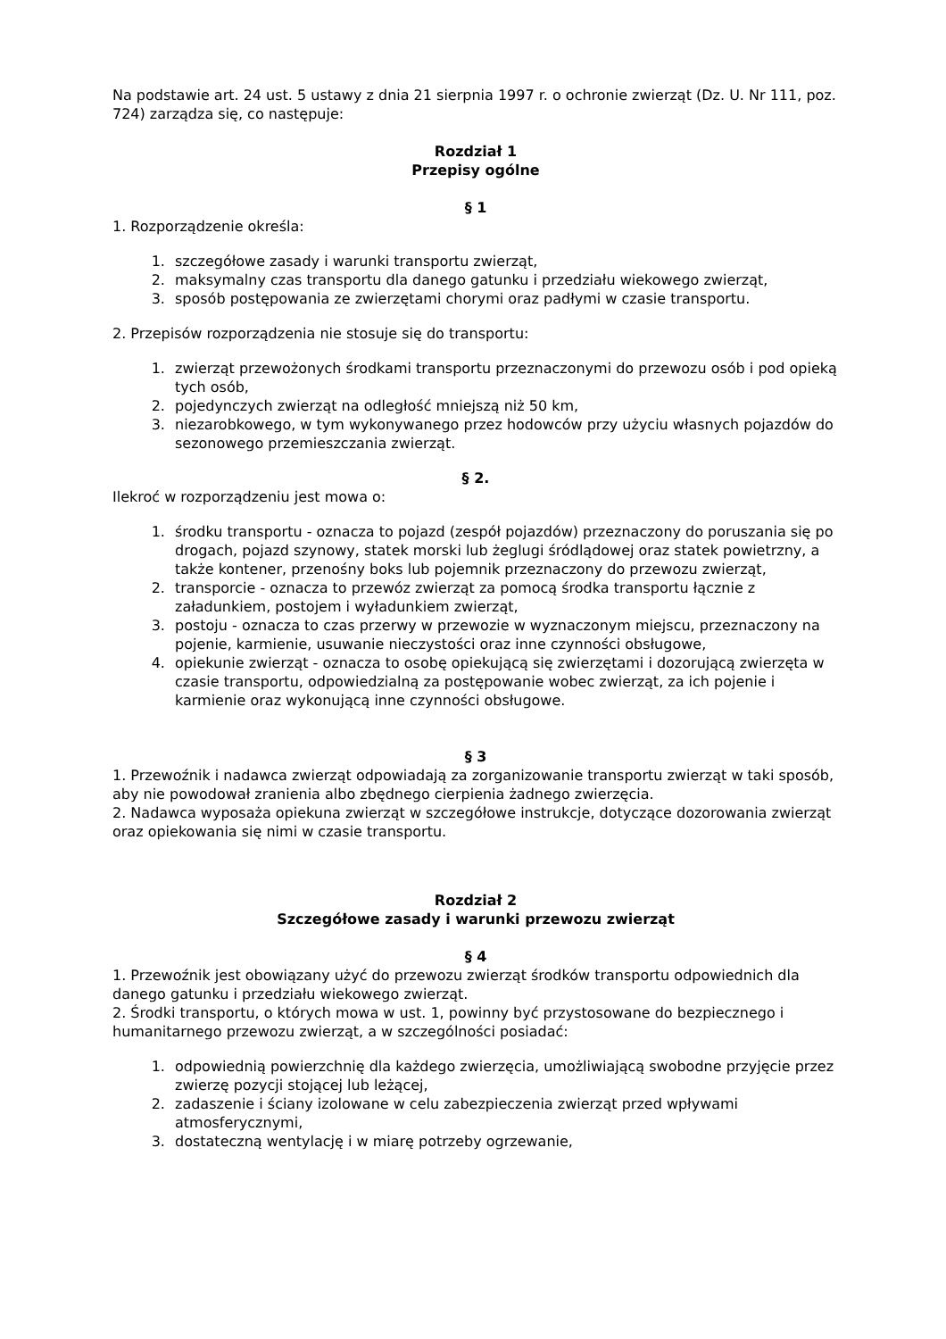Na podstawie art. 24 ust. 5 ustawy z dnia 21 sierpnia 1997 r. o ochronie zwierząt (Dz. U. Nr 111, poz. 724) zarządza się, co następuje:
Rozdział 1
Przepisy ogólne
§ 1
1. Rozporządzenie określa:
1. szczegółowe zasady i warunki transportu zwierząt,
2. maksymalny czas transportu dla danego gatunku i przedziału wiekowego zwierząt,
3. sposób postępowania ze zwierzętami chorymi oraz padłymi w czasie transportu.
2. Przepisów rozporządzenia nie stosuje się do transportu:
1. zwierząt przewożonych środkami transportu przeznaczonymi do przewozu osób i pod opieką tych osób,
2. pojedynczych zwierząt na odległość mniejszą niż 50 km,
3. niezarobkowego, w tym wykonywanego przez hodowców przy użyciu własnych pojazdów do sezonowego przemieszczania zwierząt.
§ 2.
Ilekroć w rozporządzeniu jest mowa o:
1. środku transportu - oznacza to pojazd (zespół pojazdów) przeznaczony do poruszania się po drogach, pojazd szynowy, statek morski lub żeglugi śródlądowej oraz statek powietrzny, a także kontener, przenośny boks lub pojemnik przeznaczony do przewozu zwierząt,
2. transporcie - oznacza to przewóz zwierząt za pomocą środka transportu łącznie z załadunkiem, postojem i wyładunkiem zwierząt,
3. postoju - oznacza to czas przerwy w przewozie w wyznaczonym miejscu, przeznaczony na pojenie, karmienie, usuwanie nieczystości oraz inne czynności obsługowe,
4. opiekunie zwierząt - oznacza to osobę opiekującą się zwierzętami i dozorującą zwierzęta w czasie transportu, odpowiedzialną za postępowanie wobec zwierząt, za ich pojenie i karmienie oraz wykonującą inne czynności obsługowe.
§ 3
1. Przewoźnik i nadawca zwierząt odpowiadają za zorganizowanie transportu zwierząt w taki sposób, aby nie powodował zranienia albo zbędnego cierpienia żadnego zwierzęcia.
2. Nadawca wyposaża opiekuna zwierząt w szczegółowe instrukcje, dotyczące dozorowania zwierząt oraz opiekowania się nimi w czasie transportu.
Rozdział 2
Szczegółowe zasady i warunki przewozu zwierząt
§ 4
1. Przewoźnik jest obowiązany użyć do przewozu zwierząt środków transportu odpowiednich dla danego gatunku i przedziału wiekowego zwierząt.
2. Środki transportu, o których mowa w ust. 1, powinny być przystosowane do bezpiecznego i humanitarnego przewozu zwierząt, a w szczególności posiadać:
1. odpowiednią powierzchnię dla każdego zwierzęcia, umożliwiającą swobodne przyjęcie przez zwierzę pozycji stojącej lub leżącej,
2. zadaszenie i ściany izolowane w celu zabezpieczenia zwierząt przed wpływami atmosferycznymi,
3. dostateczną wentylację i w miarę potrzeby ogrzewanie,